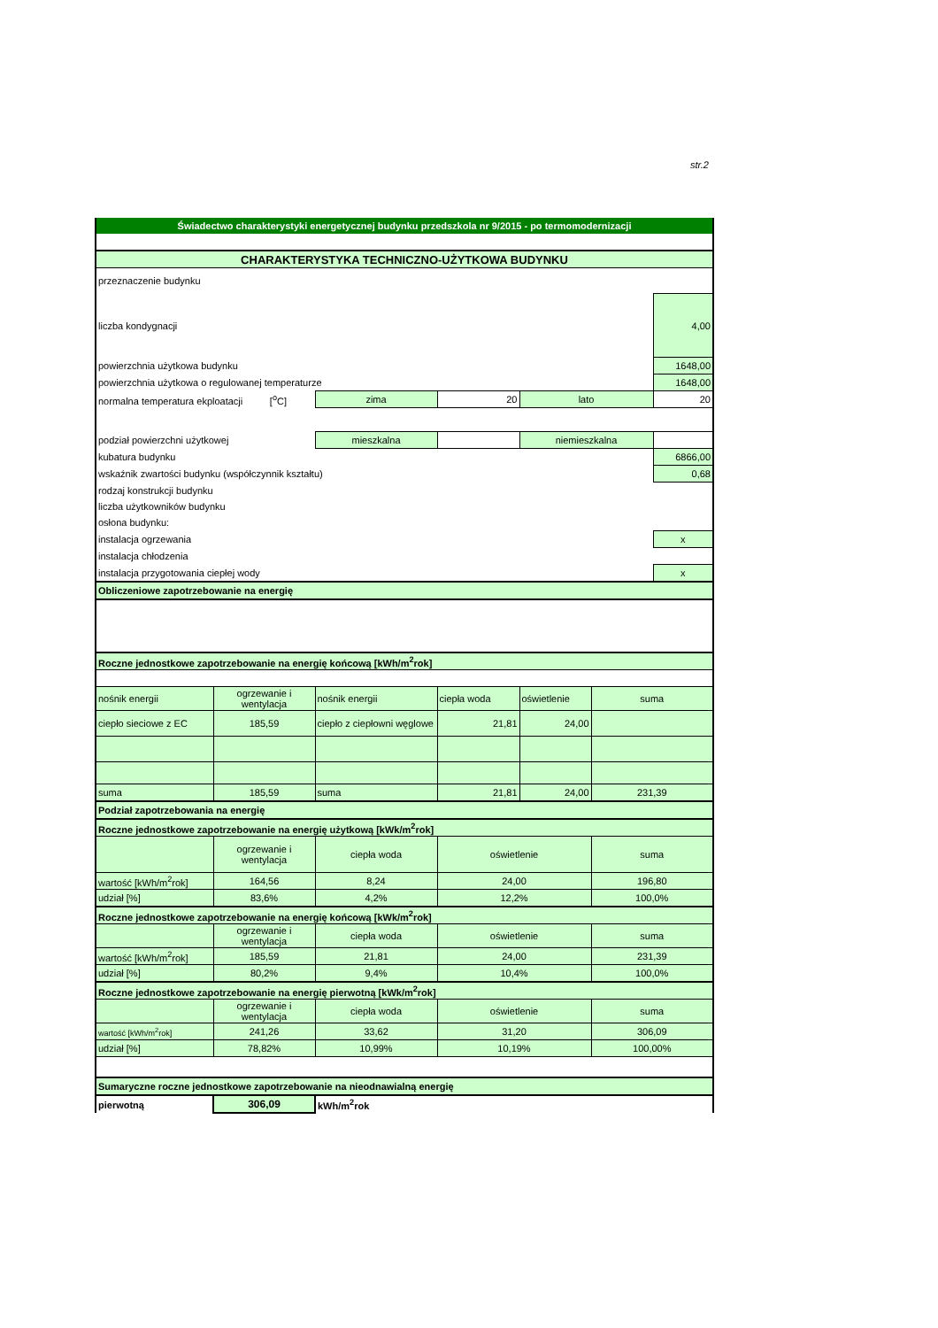str.2
| Świadectwo charakterystyki energetycznej budynku przedszkola nr 9/2015 - po termomodernizacji | | | | | | |
| CHARAKTERYSTYKA TECHNICZNO-UŻYTKOWA BUDYNKU | | | | | | |
| przeznaczenie budynku | | | | | | |
| liczba kondygnacji | | | | | | 4,00 |
| powierzchnia użytkowa budynku | | | | | | 1648,00 |
| powierzchnia użytkowa o regulowanej temperaturze | | | | | | 1648,00 |
| normalna temperatura ekploatacji [<sup>o</sup>C] | | zima | 20 | lato | | 20 |
| podział powierzchni użytkowej | | mieszkalna | | niemieszkalna | | |
| kubatura budynku | | | | | | 6866,00 |
| wskaźnik zwartości budynku (współczynnik kształtu) | | | | | | 0,68 |
| rodzaj konstrukcji budynku | | | | | | |
| liczba użytkowników budynku | | | | | | |
| osłona budynku: | | | | | | |
| instalacja ogrzewania | | | | | | x |
| instalacja chłodzenia | | | | | | |
| instalacja przygotowania ciepłej wody | | | | | | x |
| Obliczeniowe zapotrzebowanie na energię | | | | | | |
| Roczne jednostkowe zapotrzebowanie na energię końcową [kWh/m<sup>2</sup>rok] | | | | | | |
| nośnik energii | ogrzewanie i wentylacja | nośnik energii | ciepła woda | oświetlenie | suma | |
| ciepło sieciowe z EC | 185,59 | ciepło z ciepłowni węglowe | 21,81 | 24,00 | | |
| suma | 185,59 | suma | 21,81 | 24,00 | 231,39 | |
| Podział zapotrzebowania na energię | | | | | | |
| Roczne jednostkowe zapotrzebowanie na energię użytkową [kWk/m<sup>2</sup>rok] | | | | | | |
| | ogrzewanie i wentylacja | ciepła woda | oświetlenie | | suma | |
| wartość [kWh/m<sup>2</sup>rok] | 164,56 | 8,24 | 24,00 | | 196,80 | |
| udział [%] | 83,6% | 4,2% | 12,2% | | 100,0% | |
| Roczne jednostkowe zapotrzebowanie na energię końcową [kWk/m<sup>2</sup>rok] | | | | | | |
| | ogrzewanie i wentylacja | ciepła woda | oświetlenie | | suma | |
| wartość [kWh/m<sup>2</sup>rok] | 185,59 | 21,81 | 24,00 | | 231,39 | |
| udział [%] | 80,2% | 9,4% | 10,4% | | 100,0% | |
| Roczne jednostkowe zapotrzebowanie na energię pierwotną [kWk/m<sup>2</sup>rok] | | | | | | |
| | ogrzewanie i wentylacja | ciepła woda | oświetlenie | | suma | |
| wartość [kWh/m<sup>2</sup>rok] | 241,26 | 33,62 | 31,20 | | 306,09 | |
| udział [%] | 78,82% | 10,99% | 10,19% | | 100,00% | |
| Sumaryczne roczne jednostkowe zapotrzebowanie na nieodnawialną energię | | | | | | |
| pierwotną | 306,09 | kWh/m<sup>2</sup>rok | | | | |